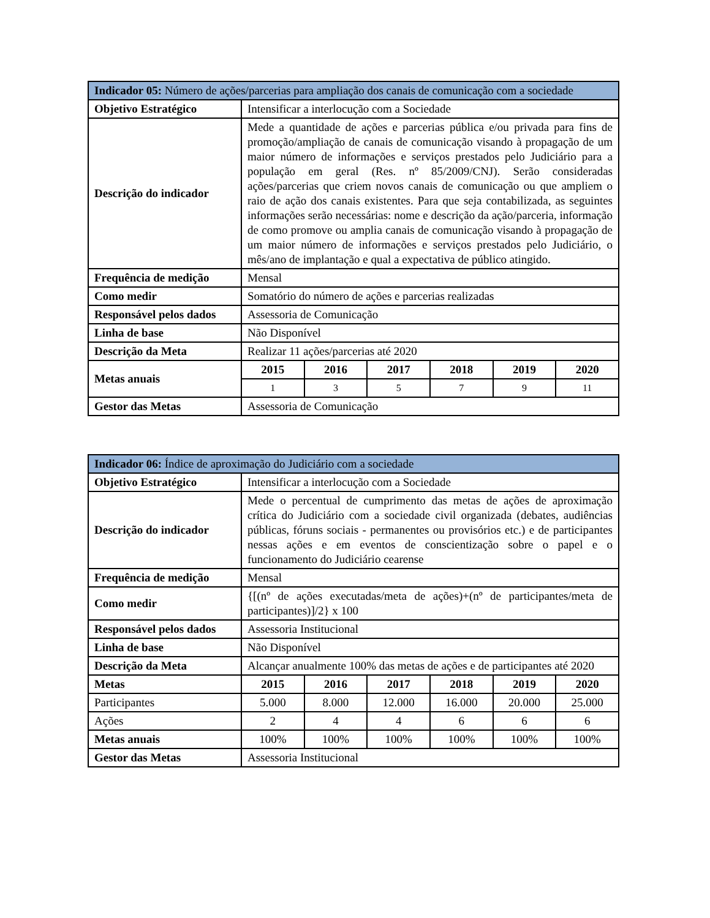| Indicador 05: Número de ações/parcerias para ampliação dos canais de comunicação com a sociedade | | | | | | |
| Objetivo Estratégico | Intensificar a interlocução com a Sociedade | | | | | |
| Descrição do indicador | Mede a quantidade de ações e parcerias pública e/ou privada para fins de promoção/ampliação de canais de comunicação visando à propagação de um maior número de informações e serviços prestados pelo Judiciário para a população em geral (Res. nº 85/2009/CNJ). Serão consideradas ações/parcerias que criem novos canais de comunicação ou que ampliem o raio de ação dos canais existentes. Para que seja contabilizada, as seguintes informações serão necessárias: nome e descrição da ação/parceria, informação de como promove ou amplia canais de comunicação visando à propagação de um maior número de informações e serviços prestados pelo Judiciário, o mês/ano de implantação e qual a expectativa de público atingido. | | | | | |
| Frequência de medição | Mensal | | | | | |
| Como medir | Somatório do número de ações e parcerias realizadas | | | | | |
| Responsável pelos dados | Assessoria de Comunicação | | | | | |
| Linha de base | Não Disponível | | | | | |
| Descrição da Meta | Realizar 11 ações/parcerias até 2020 | | | | | |
| Metas anuais | 2015 | 2016 | 2017 | 2018 | 2019 | 2020 |
| | 1 | 3 | 5 | 7 | 9 | 11 |
| Gestor das Metas | Assessoria de Comunicação | | | | | |
| Indicador 06: Índice de aproximação do Judiciário com a sociedade | | | | | | |
| Objetivo Estratégico | Intensificar a interlocução com a Sociedade | | | | | |
| Descrição do indicador | Mede o percentual de cumprimento das metas de ações de aproximação crítica do Judiciário com a sociedade civil organizada (debates, audiências públicas, fóruns sociais - permanentes ou provisórios etc.) e de participantes nessas ações e em eventos de conscientização sobre o papel e o funcionamento do Judiciário cearense | | | | | |
| Frequência de medição | Mensal | | | | | |
| Como medir | {[(nº de ações executadas/meta de ações)+(nº de participantes/meta de participantes)]/2} x 100 | | | | | |
| Responsável pelos dados | Assessoria Institucional | | | | | |
| Linha de base | Não Disponível | | | | | |
| Descrição da Meta | Alcançar anualmente 100% das metas de ações e de participantes até 2020 | | | | | |
| Metas | 2015 | 2016 | 2017 | 2018 | 2019 | 2020 |
| Participantes | 5.000 | 8.000 | 12.000 | 16.000 | 20.000 | 25.000 |
| Ações | 2 | 4 | 4 | 6 | 6 | 6 |
| Metas anuais | 100% | 100% | 100% | 100% | 100% | 100% |
| Gestor das Metas | Assessoria Institucional | | | | | |